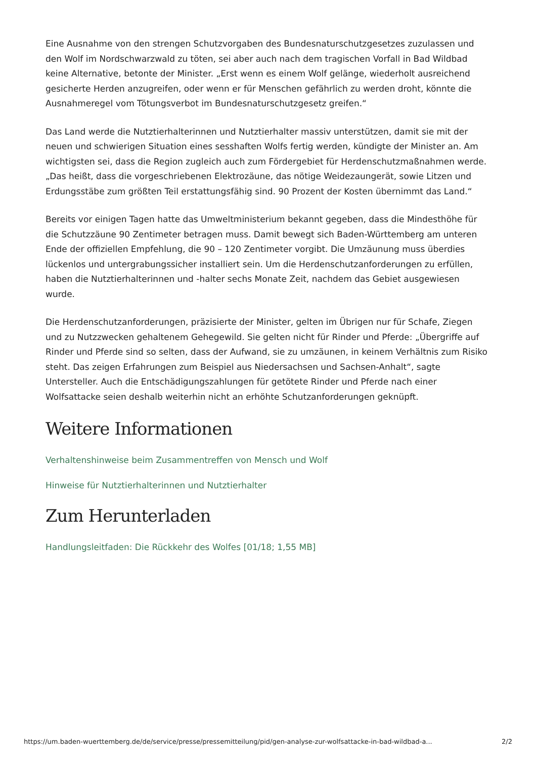Eine Ausnahme von den strengen Schutzvorgaben des Bundesnaturschutzgesetzes zuzulassen und den Wolf im Nordschwarzwald zu töten, sei aber auch nach dem tragischen Vorfall in Bad Wildbad keine Alternative, betonte der Minister. „Erst wenn es einem Wolf gelänge, wiederholt ausreichend gesicherte Herden anzugreifen, oder wenn er für Menschen gefährlich zu werden droht, könnte die Ausnahmeregel vom Tötungsverbot im Bundesnaturschutzgesetz greifen.“
Das Land werde die Nutztierhalterinnen und Nutztierhalter massiv unterstützen, damit sie mit der neuen und schwierigen Situation eines sesshaften Wolfs fertig werden, kündigte der Minister an. Am wichtigsten sei, dass die Region zugleich auch zum Fördergebiet für Herdenschutzmaßnahmen werde. „Das heißt, dass die vorgeschriebenen Elektrozäune, das nötige Weidezaungerät, sowie Litzen und Erdungsstäbe zum größten Teil erstattungsfähig sind. 90 Prozent der Kosten übernimmt das Land.“
Bereits vor einigen Tagen hatte das Umweltministerium bekannt gegeben, dass die Mindesthöhe für die Schutzzäune 90 Zentimeter betragen muss. Damit bewegt sich Baden-Württemberg am unteren Ende der offiziellen Empfehlung, die 90 – 120 Zentimeter vorgibt. Die Umzäunung muss überdies lückenlos und untergrabungssicher installiert sein. Um die Herdenschutzanforderungen zu erfüllen, haben die Nutztierhalterinnen und -halter sechs Monate Zeit, nachdem das Gebiet ausgewiesen wurde.
Die Herdenschutzanforderungen, präzisierte der Minister, gelten im Übrigen nur für Schafe, Ziegen und zu Nutzzwecken gehaltenem Gehegewild. Sie gelten nicht für Rinder und Pferde: „Übergriffe auf Rinder und Pferde sind so selten, dass der Aufwand, sie zu umzäunen, in keinem Verhältnis zum Risiko steht. Das zeigen Erfahrungen zum Beispiel aus Niedersachsen und Sachsen-Anhalt“, sagte Untersteller. Auch die Entschädigungszahlungen für getötete Rinder und Pferde nach einer Wolfsattacke seien deshalb weiterhin nicht an erhöhte Schutzanforderungen geknüpft.
Weitere Informationen
Verhaltenshinweise beim Zusammentreffen von Mensch und Wolf
Hinweise für Nutztierhalterinnen und Nutztierhalter
Zum Herunterladen
Handlungsleitfaden: Die Rückkehr des Wolfes [01/18; 1,55 MB]
https://um.baden-wuerttemberg.de/de/service/presse/pressemitteilung/pid/gen-analyse-zur-wolfsattacke-in-bad-wildbad-a... 2/2